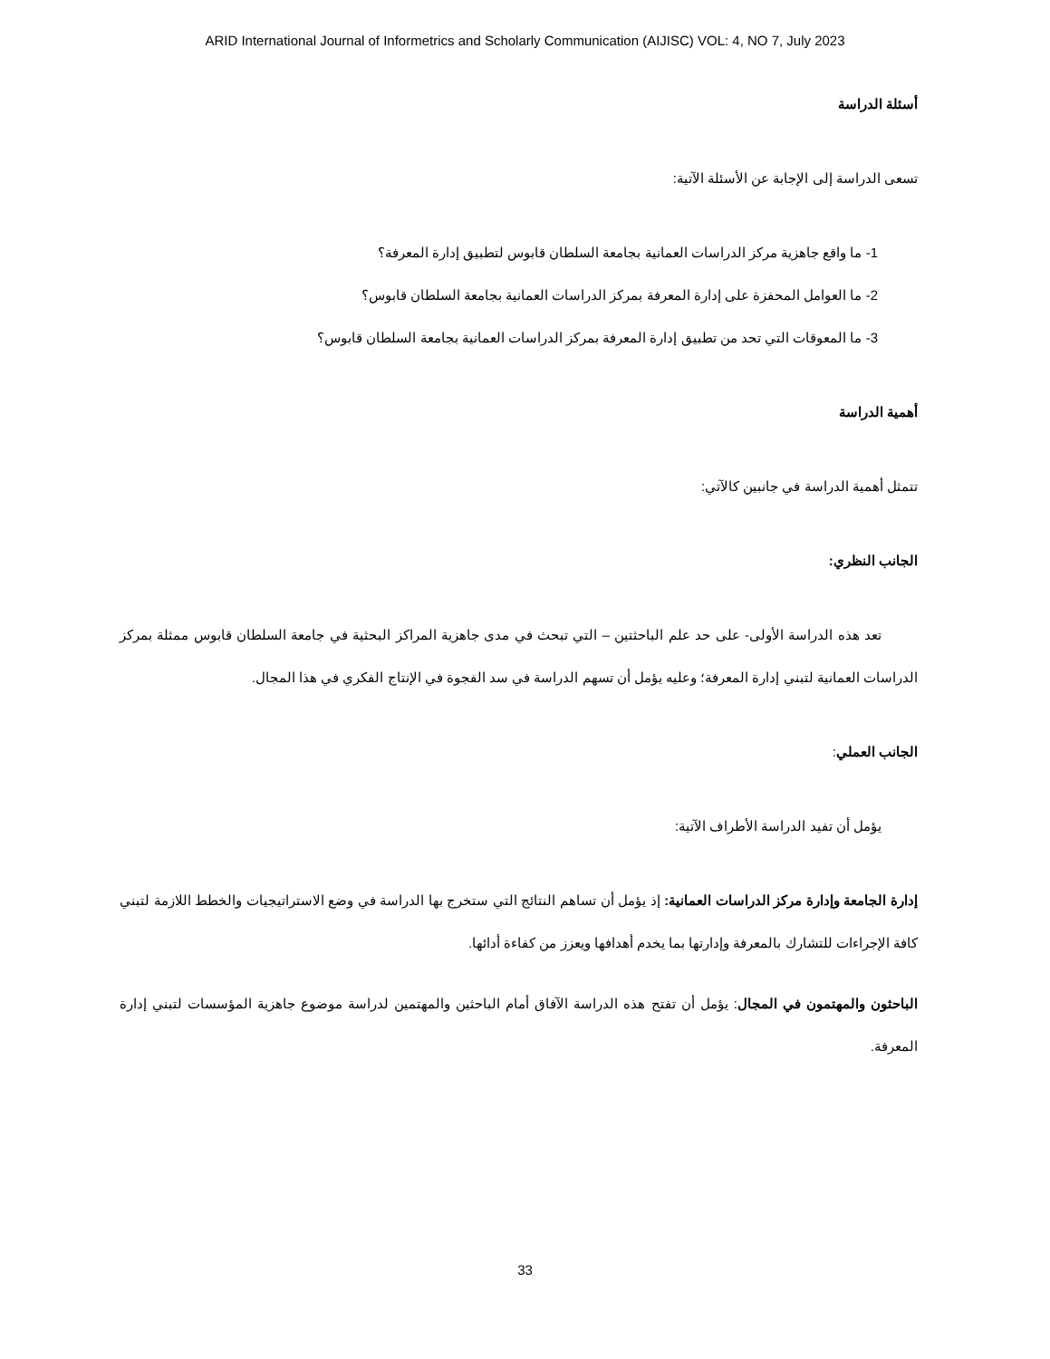ARID International Journal of Informetrics and Scholarly Communication (AIJISC) VOL: 4, NO 7, July 2023
أسئلة الدراسة
تسعى الدراسة إلى الإجابة عن الأسئلة الآتية:
1- ما واقع جاهزية مركز الدراسات العمانية بجامعة السلطان قابوس لتطبيق إدارة المعرفة؟
2- ما العوامل المحفزة على إدارة المعرفة بمركز الدراسات العمانية بجامعة السلطان قابوس؟
3- ما المعوقات التي تحد من تطبيق إدارة المعرفة بمركز الدراسات العمانية بجامعة السلطان قابوس؟
أهمية الدراسة
تتمثل أهمية الدراسة في جانبين كالآتي:
الجانب النظري:
تعد هذه الدراسة الأولى- على حد علم الباحثتين – التي تبحث في مدى جاهزية المراكز البحثية في جامعة السلطان قابوس ممثلة بمركز الدراسات العمانية لتبني إدارة المعرفة؛ وعليه يؤمل أن تسهم الدراسة في سد الفجوة في الإنتاج الفكري في هذا المجال.
الجانب العملي:
يؤمل أن تفيد الدراسة الأطراف الآتية:
إدارة الجامعة وإدارة مركز الدراسات العمانية: إذ يؤمل أن تساهم النتائج التي ستخرج بها الدراسة في وضع الاستراتيجيات والخطط اللازمة لتبني كافة الإجراءات للتشارك بالمعرفة وإدارتها بما يخدم أهدافها ويعزز من كفاءة أدائها.
الباحثون والمهتمون في المجال: يؤمل أن تفتح هذه الدراسة الآفاق أمام الباحثين والمهتمين لدراسة موضوع جاهزية المؤسسات لتبني إدارة المعرفة.
33